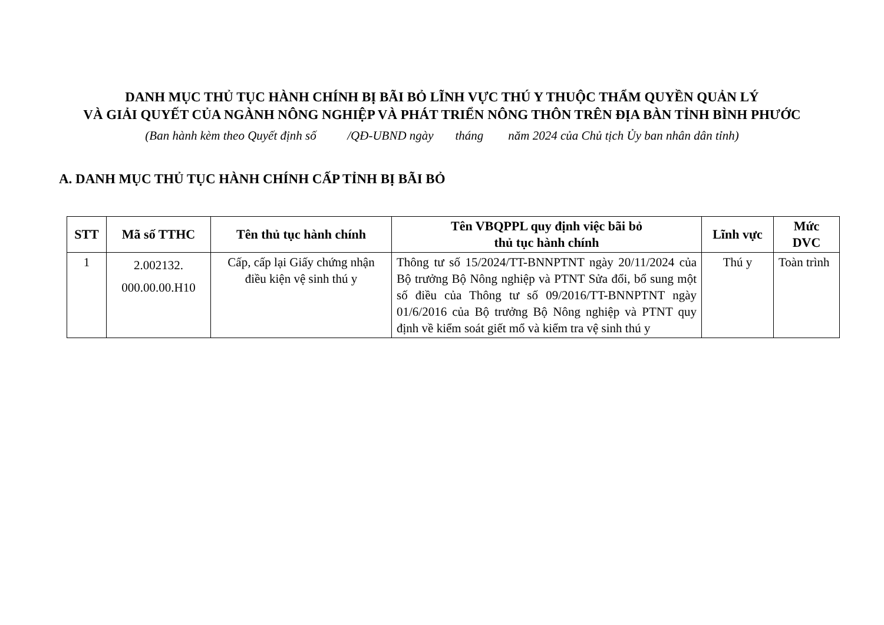DANH MỤC THỦ TỤC HÀNH CHÍNH BỊ BÃI BỎ LĨNH VỰC THÚ Y THUỘC THẨM QUYỀN QUẢN LÝ
VÀ GIẢI QUYẾT CỦA NGÀNH NÔNG NGHIỆP VÀ PHÁT TRIỂN NÔNG THÔN TRÊN ĐỊA BÀN TỈNH BÌNH PHƯỚC
(Ban hành kèm theo Quyết định số /QĐ-UBND ngày tháng năm 2024 của Chủ tịch Ủy ban nhân dân tỉnh)
A. DANH MỤC THỦ TỤC HÀNH CHÍNH CẤP TỈNH BỊ BÃI BỎ
| STT | Mã số TTHC | Tên thủ tục hành chính | Tên VBQPPL quy định việc bãi bỏ thủ tục hành chính | Lĩnh vực | Mức DVC |
| --- | --- | --- | --- | --- | --- |
| 1 | 2.002132. 000.00.00.H10 | Cấp, cấp lại Giấy chứng nhận điều kiện vệ sinh thú y | Thông tư số 15/2024/TT-BNNPTNT ngày 20/11/2024 của Bộ trưởng Bộ Nông nghiệp và PTNT Sửa đổi, bổ sung một số điều của Thông tư số 09/2016/TT-BNNPTNT ngày 01/6/2016 của Bộ trưởng Bộ Nông nghiệp và PTNT quy định về kiểm soát giết mổ và kiểm tra vệ sinh thú y | Thú y | Toàn trình |